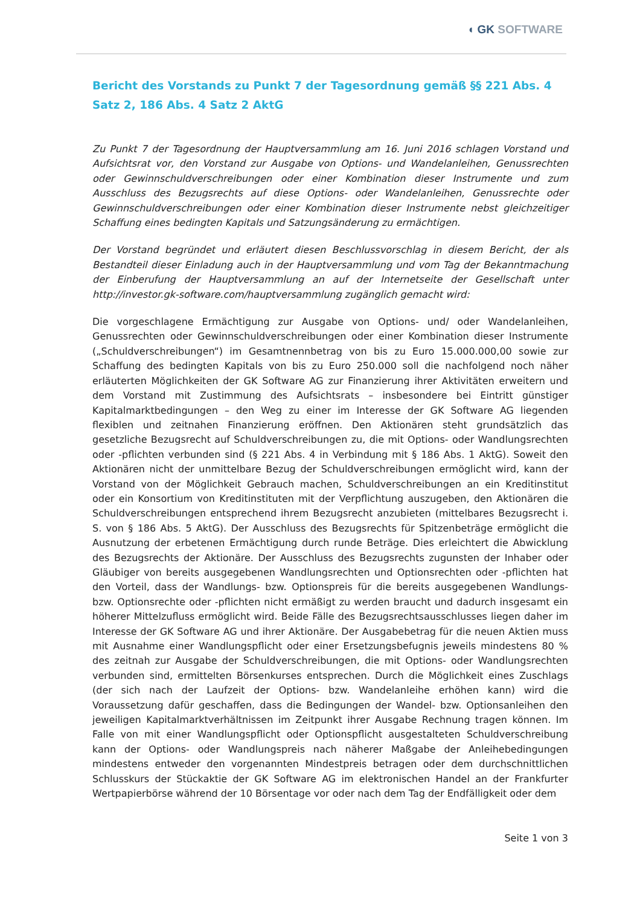◖ GK SOFTWARE
Bericht des Vorstands zu Punkt 7 der Tagesordnung gemäß §§ 221 Abs. 4 Satz 2, 186 Abs. 4 Satz 2 AktG
Zu Punkt 7 der Tagesordnung der Hauptversammlung am 16. Juni 2016 schlagen Vorstand und Aufsichtsrat vor, den Vorstand zur Ausgabe von Options- und Wandelanleihen, Genussrechten oder Gewinnschuldverschreibungen oder einer Kombination dieser Instrumente und zum Ausschluss des Bezugsrechts auf diese Options- oder Wandelanleihen, Genussrechte oder Gewinnschuldverschreibungen oder einer Kombination dieser Instrumente nebst gleichzeitiger Schaffung eines bedingten Kapitals und Satzungsänderung zu ermächtigen.
Der Vorstand begründet und erläutert diesen Beschlussvorschlag in diesem Bericht, der als Bestandteil dieser Einladung auch in der Hauptversammlung und vom Tag der Bekanntmachung der Einberufung der Hauptversammlung an auf der Internetseite der Gesellschaft unter http://investor.gk-software.com/hauptversammlung zugänglich gemacht wird:
Die vorgeschlagene Ermächtigung zur Ausgabe von Options- und/ oder Wandelanleihen, Genussrechten oder Gewinnschuldverschreibungen oder einer Kombination dieser Instrumente („Schuldverschreibungen“) im Gesamtnennbetrag von bis zu Euro 15.000.000,00 sowie zur Schaffung des bedingten Kapitals von bis zu Euro 250.000 soll die nachfolgend noch näher erläuterten Möglichkeiten der GK Software AG zur Finanzierung ihrer Aktivitäten erweitern und dem Vorstand mit Zustimmung des Aufsichtsrats – insbesondere bei Eintritt günstiger Kapitalmarktbedingungen – den Weg zu einer im Interesse der GK Software AG liegenden flexiblen und zeitnahen Finanzierung eröffnen. Den Aktionären steht grundsätzlich das gesetzliche Bezugsrecht auf Schuldverschreibungen zu, die mit Options- oder Wandlungsrechten oder -pflichten verbunden sind (§ 221 Abs. 4 in Verbindung mit § 186 Abs. 1 AktG). Soweit den Aktionären nicht der unmittelbare Bezug der Schuldverschreibungen ermöglicht wird, kann der Vorstand von der Möglichkeit Gebrauch machen, Schuldverschreibungen an ein Kreditinstitut oder ein Konsortium von Kreditinstituten mit der Verpflichtung auszugeben, den Aktionären die Schuldverschreibungen entsprechend ihrem Bezugsrecht anzubieten (mittelbares Bezugsrecht i. S. von § 186 Abs. 5 AktG). Der Ausschluss des Bezugsrechts für Spitzenbeträge ermöglicht die Ausnutzung der erbetenen Ermächtigung durch runde Beträge. Dies erleichtert die Abwicklung des Bezugsrechts der Aktionäre. Der Ausschluss des Bezugsrechts zugunsten der Inhaber oder Gläubiger von bereits ausgegebenen Wandlungsrechten und Optionsrechten oder -pflichten hat den Vorteil, dass der Wandlungs- bzw. Optionspreis für die bereits ausgegebenen Wandlungs- bzw. Optionsrechte oder -pflichten nicht ermäßigt zu werden braucht und dadurch insgesamt ein höherer Mittelzufluss ermöglicht wird. Beide Fälle des Bezugsrechtsausschlusses liegen daher im Interesse der GK Software AG und ihrer Aktionäre. Der Ausgabebetrag für die neuen Aktien muss mit Ausnahme einer Wandlungspflicht oder einer Ersetzungsbefugnis jeweils mindestens 80 % des zeitnah zur Ausgabe der Schuldverschreibungen, die mit Options- oder Wandlungsrechten verbunden sind, ermittelten Börsenkurses entsprechen. Durch die Möglichkeit eines Zuschlags (der sich nach der Laufzeit der Options- bzw. Wandelanleihe erhöhen kann) wird die Voraussetzung dafür geschaffen, dass die Bedingungen der Wandel- bzw. Optionsanleihen den jeweiligen Kapitalmarktverhältnissen im Zeitpunkt ihrer Ausgabe Rechnung tragen können. Im Falle von mit einer Wandlungspflicht oder Optionspflicht ausgestalteten Schuldverschreibung kann der Options- oder Wandlungspreis nach näherer Maßgabe der Anleihebedingungen mindestens entweder den vorgenannten Mindestpreis betragen oder dem durchschnittlichen Schlusskurs der Stückaktie der GK Software AG im elektronischen Handel an der Frankfurter Wertpapierbörse während der 10 Börsentage vor oder nach dem Tag der Endfälligkeit oder dem
Seite 1 von 3